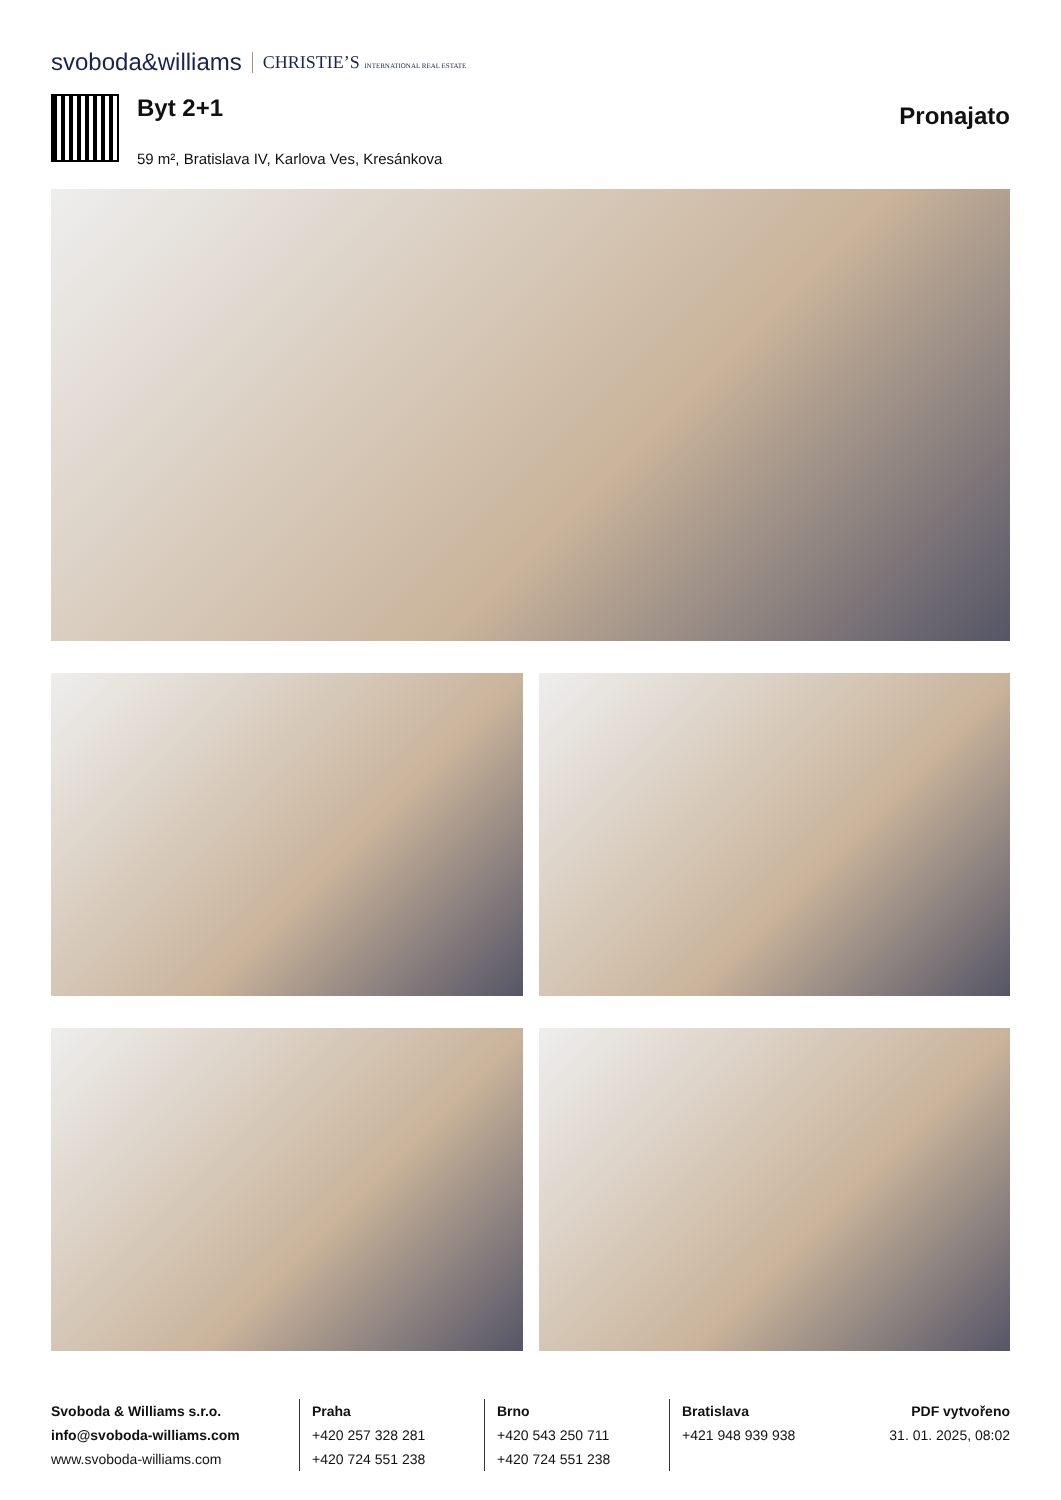svoboda&williams CHRISTIE’S INTERNATIONAL REAL ESTATE
Byt 2+1
59 m², Bratislava IV, Karlova Ves, Kresánkova
Pronajato
Svoboda & Williams s.r.o.
info@svoboda-williams.com
www.svoboda-williams.com
Praha
+420 257 328 281
+420 724 551 238
Brno
+420 543 250 711
+420 724 551 238
Bratislava
+421 948 939 938
PDF vytvořeno
31. 01. 2025, 08:02